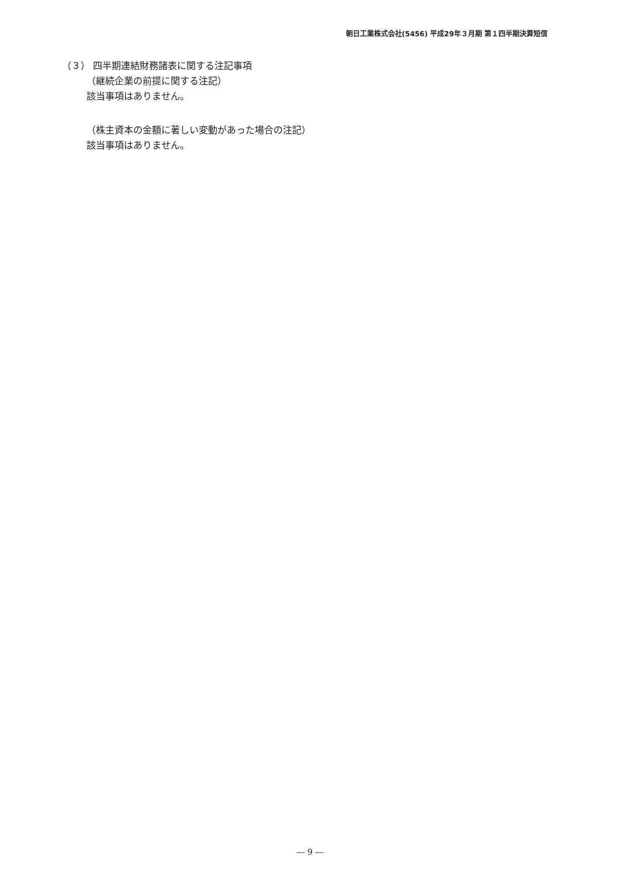朝日工業株式会社(5456) 平成29年３月期 第１四半期決算短信
（３） 四半期連結財務諸表に関する注記事項
（継続企業の前提に関する注記）
該当事項はありません。
（株主資本の金額に著しい変動があった場合の注記）
該当事項はありません。
― 9 ―